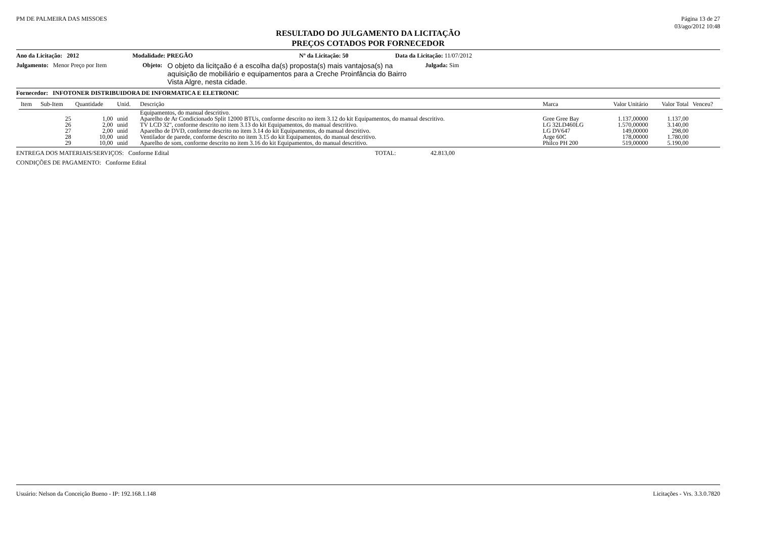PM DE PALMEIRA DAS MISSOES Página 13 de 27
03/ago/2012 10:48
RESULTADO DO JULGAMENTO DA LICITAÇÃO
PREÇOS COTADOS POR FORNECEDOR
Ano da Licitação: 2012 Modalidade: PREGÃO Nº da Licitação: 50 Data da Licitação: 11/07/2012
Julgamento: Menor Preço por Item
Objeto:
O objeto da licitçaão é a escolha da(s) proposta(s) mais vantajosa(s) na aquisição de mobiliário e equipamentos para a Creche Proinfância do Bairro Vista Algre, nesta cidade.
Julgada: Sim
Fornecedor: INFOTONER DISTRIBUIDORA DE INFORMATICA E ELETRONIC
| Item | Sub-Item | Quantidade | Unid. | Descrição | Marca | Valor Unitário | Valor Total | Venceu? |
| --- | --- | --- | --- | --- | --- | --- | --- | --- |
| | | | | Equipamentos, do manual descritivo. | | | | |
| | 25 | 1,00 | unid | Aparelho de Ar Condicionado Split 12000 BTUs, conforme descrito no item 3.12 do kit Equipamentos, do manual descritivo. | Gree Gree Bay | 1.137,00000 | 1.137,00 | |
| | 26 | 2,00 | unid | TV LCD 32", conforme descrito no item 3.13 do kit Equipamentos, do manual descritivo. | LG 32LD460LG | 1.570,00000 | 3.140,00 | |
| | 27 | 2,00 | unid | Aparelho de DVD, conforme descrito no item 3.14 do kit Equipamentos, do manual descritivo. | LG DV647 | 149,00000 | 298,00 | |
| | 28 | 10,00 | unid | Ventilador de parede, conforme descrito no item 3.15 do kit Equipamentos, do manual descritivo. | Arge 60C | 178,00000 | 1.780,00 | |
| | 29 | 10,00 | unid | Aparelho de som, conforme descrito no item 3.16 do kit Equipamentos, do manual descritivo. | Philco PH 200 | 519,00000 | 5.190,00 | |
ENTREGA DOS MATERIAIS/SERVIÇOS: Conforme Edital TOTAL: 42.813,00
CONDIÇÕES DE PAGAMENTO: Conforme Edital
Usuário: Nelson da Conceição Bueno - IP: 192.168.1.148
Licitações - Vrs. 3.3.0.7820